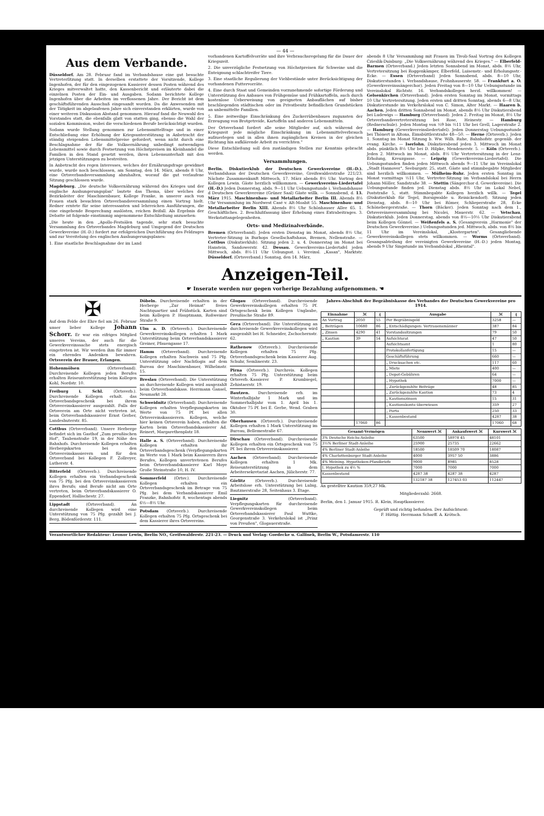— 44 —
Aus dem Verbande.
Düsseldorf. Am 28. Februar fand im Verbandshause eine gut besuchte Vertreterſitzung statt. In derselben erstattete der Vorsitzende, Kollege Ingenhofen, der für den eingezogenen Kassierer dessen Posten während des Krieges mitverwaltet hatte, den Kassenbericht und erläuterte dabei die einzelnen Posten der Ein- und Ausgaben. Sodann berichtete Kollege Ingenhofen über die Arbeiten im verflossenen Jahre. Der Bericht ist dem geschäftsführenden Ausschuß eingesandt worden. Da die Anwesenden mit der Tätigkeit im abgelaufenen Jahre sich einverstanden erklärten, wurde von einer weiteren Diskussion Abstand genommen. Hierauf fand die Neuwahl des Vorstandes statt, die ebenfalls glatt von statten ging, ebenso die Wahl der sozialen Kommission, wobei die verschiedenen Berufe berücksichtigt wurden.
Sodann wurde Stellung genommen zur Lebensmittelfrage und in einer Entschließung eine Erhöhung der Kriegsunterstützung in Anbetracht der ständig steigenden Lebensmittelpreise gefordert, wenn nicht durch eine Beschlagnahme der für die Volksernährung unbedingt notwendigen Lebensmittel sowie durch Festsetzung von Höchstpreisen im Kleinhandel die Familien in den Stand gesetzt werden, ihren Lebensunterhalt mit den jetzigen Unterstützungen zu bestreiten.
In Anbetracht des regen Interesses, welches der Ernährungsfrage gewidmet wurde, wurde noch beschlossen, am Sonntag, den 14. März, abends 8 Uhr, eine Ortsverbandsversammlung abzuhalten, worauf die gut verlaufene Sitzung geschlossen wurde.
Magdeburg. „Die deutsche Volksernährung während des Krieges und der englische Aushungerungsplan" lautete das Thema, über welches der Bezirksleiter der Maschinenbauer, Kollege Franke, in unserer auch von Frauen stark besuchten Ortsverbandsversammlung einen Vortrag hielt. Redner erntete für seine interessanten und lehrreichen Ausführungen, die eine eingehende Besprechung auslösten, reichen Beifall. Als Ergebnis der Debatte ist folgende einstimmig angenommene Entschließung anzusehen:
„Die heute in den „Apollo-Festsälen tagende, sehr stark besuchte Versammlung des Ortsverbandes Magdeburg und Umgegend der Deutschen Gewerkvereine (H.-D.) fordert zur erfolgreichen Durchführung des Feldzuges und zur Vereitelung des englischen Aushungerungsplanes:
1. Eine staatliche Beschlagnahme der im Land
vorhandenen Kartoffelvorräte und ihre Verbrauchsregelung für die Dauer der Kriegszeit.
2. Die unverzügliche Festsetzung von Höchstpreisen für Schweine und die Enteignung schlachtreifer Tiere.
3. Eine staatliche Regulierung der Viehbestände unter Berücksichtigung der vorhandenen Futtervorräte.
4. Eine durch Staat und Gemeinden vorzunehmende sofortige Förderung und Unterstützung des Anbaues von Frühgemüse und Frühkartoffeln, auch durch kostenlose Ueberweisung von geeigneten Anbauflächen auf bisher brachliegenden städtischen oder im Privatbesitz befindlichen Grundstücken an unbemittelte Familien.
5. Eine zeitweilige Einschränkung des Zuckerrübenbaues zugunsten der Erzeugung von Brotgetreide, Kartoffeln und anderen Lebensmitteln.
Der Ortsverband fordert alle seine Mitglieder auf, sich während der Kriegszeit jede mögliche Einschränkung im Lebensmittelverbrauch aufzuerlegen und in allen ihnen zugänglichen Kreisen in der gleichen Richtung hin aufklärende Arbeit zu verrichten."
Diese Entschließung soll den zuständigen Stellen zur Kenntnis gebracht werden.
Versammlungen.
Berlin. Diskutierklub der Deutschen Gewerkvereine (H.-D.). Verbandshaus der Deutschen Gewerkvereine, Greifswalderstraße 221/23. Nächste Zusammenkunft Mittwoch, 17. März abends 8½ Uhr. Vortrag des Kollegen Lewin. Gäste herzlich willkommen. — Gewerkvereins-Liedertafel (H.-D.) Jeden Donnerstag, abds. 9—11 Uhr Uebungsstunde i. Verbandshause d Deutschen Gewerkvereine (Grüner Saal) Gäste willk. — Sonnabend, d. 13. März 1915. Maschinenbau- und Metallarbeiter Berlin III. Abends 8½ Uhr Versammlung im Nordwest Casé v. Alt-Moabit 55. Maschinenbau- und Metallarbeiter Berlin XIII. Abends 8½ Uhr Schönhauser Allee 65. 1. Geschäftliches. 2. Beschlußfassung über Erhebung eines Extrabeitrages. 3. Werkstattangelegenheiten.
Orts- und Medizinalverbände.
Bremen (Ortsverband). Jeden ersten Dienstag im Monat, abends 8½ Uhr, Vertreter-Sitzung in Burhops Gesellschaftshaus, Bremen, Nellenstraße. — Cottbus (Diskutierklub). Sitzung jeden 2. u. 4. Donnerstag im Monat bei Hanstein, Sandowerstr. 42. Dessau. Gewerkvereins-Liedertafel jeden Mittwoch, abds. 8½-11 Uhr Uebungsst. i. Vereinsl. „Kasan", Marktstr. Düsseldorf. (Ortsverband.) Sonntag, den 14. März,
abends 8 Uhr Versammlung mit Frauen im Tivoli-Saal Vortrag des Kollegen Czieslik-Duisburg: „Die Volksernährung während des Krieges." — Elberfeld-Barmen (Ortsverband.) Jeden letzten Sonnabend im Monat, abds. 8½ Uhr, Vertretersitzung bei Roggenkämper, Elberfeld, Luisenstr.- und Erholungsstr.-Ecke. — Essen (Ortsverband) Jeden Sonnabend, abds. 8—10 Uhr, Diskutierstunden i. Verbandshause, Frohnhauserstr. 58. — Frankfurt a. O. (Gewerkvereinssängerchor). Jeden Freitag von 8—10 Uhr Uebungsstunde im Vereinslokal Richtstr. 16. Verbandskollegen herzl. willkommen! — Gelsenkirchen (Ortsverband). Jeden ersten Sonntag im Monat, vormittags 10 Uhr Vertretersitzung. Jeden ersten und dritten Sonntag, abends 6—8 Uhr, Diskutierstunde im Verkehrslokal von C. Simon, Alter Markt. — Haaren b. Aachen. Jeden dritten Sonnabend im Monat, abends 8½ Uhr Diskutierabend bei Ludewigs — Hamburg (Ortsverband). Jeden 2. Freitag im Monat, 8½ Uhr Ortsverbandsvertretersitzung bei Rose, Heinestr. — Hamburg (Rednerschule). Jeden Montag von ½9 bis ½11 Uhr bei Grell, Lagerstraße 2. — Hamburg (Gewerkvereinsliedertafel). Jeden Donnerstag Uebungsstunde bei Thönert in Altona, Eimsbüttlerstraße 48—50. — Herne (Ortsverb.). Jeden 1. Sonntag im Monat Sitzung b. Ww. Wilh. Ruhe, Bahnhofstr. gegenüb. der evang. Kirche. — Iserlohn. Diskutierabend jeden 3. Mittwoch im Monat abds. pünktlich 8½ Uhr bei D. Hilpke, Mendenerstr. 5. — Köln (Ortsverb.). Jeden 2. Mittwoch im Monat, abds. 8½ Uhr Vertretersitzung in der Lenz-Erholung, Kreuzgasse. — Leipzig (Gewerkvereins-Liedertafel). Die Uebungsstunden finden jeden Mittwoch abends 9—11 Uhr im Vereinslokal „Stadt Hannover", Seeburgstr. 25, statt. Gäste und stimmbegabte Mitglieder sind herzlich willkommen. — Mülheim-Ruhr. Jeden ersten Sonntag im Monat vormittags ½11 Uhr, Vertreter-Sitzung im Verbandslokal bei Herrn Johann Möller, Sandstraße 38. — Stettin (Sängerchor d. Gewerkvereine). Die Uebungsstunde finden jed. Dienstag abds. 8½ Uhr im Lokal Nebel, Poststraße 5, statt. Stimmbegabte Kollegen herzlich willk. — Tegel (Diskutierklub für Tegel, Borsigwalde u. Reinickendorf). Sitzung jeden Dienstag, abds. 8—10 Uhr bei Römer, Schlieperstraße 28, Ecke Schönebergerstraße. — Thorn (Bäcker). Jeden Sonntag nach dem 1., Ortsvereinsversammlung bei Nicolei, Mauerstr. 62. — Vetschau, Diskutierklub. Jeden Donnerstag, abends von 8½—10½ Uhr Diskutierabend beim Kollegen Gönnel. — Weißenfels a. S. (Gesangverein „Harmonie" der Deutschen Gewerkvereine.) Uebungsstunden jed. Mittwoch, abds. von 8½ bis 11 Uhr im Vereinslokal, „Klostergarten". Gesangliebende Gewerkvereinskollegen stets willkommen. — Worms (Ortsverband). Gesangsabteilung der vereinigten Gewerkvereine (H.-D.) jeden Montag, abends 9 Uhr Singstunde im Verbandslokal „Rheintal".
Anzeigen-Teil.
☛ Inserate werden nur gegen vorherige Bezahlung aufgenommen. ☚
✠
Auf dem Felde der Ehre fiel am 26. Februar unser lieber Kollege Johann Schorr. Er war ein eifriges Mitglied unseres Vereins, der auch für die Gewerkvereinssache stets energisch eingetreten ist. Wir werden ihm für immer ein ehrendes Andenken bewahren. Ortsverein der Brauer, Erlangen.
Hohenmölsen (Ortsverband). Durchreisende Kollegen jeden Berufes erhalten Reiseunterstützung beim Kollegen Kohl, Nordstr. 10.
Freiburg i. Schl. (Ortsverb.). Durchreisende Kollegen erhalt. das Ortsverbandsgeschenk bei ihrem Ortsvereinskassierer ausgezahlt. Falls der Ortsverein am Orte nicht vertreten ist, beim Ortsverbandskassierer Ernst Gerber, Landeshuterstr. 85.
Cottbus (Ortsverband). Unsere Herberge befindet sich im Gasthof „Zum preußischen Hof", Taubenstraße 19, in der Nähe des Bahnhofs. Durchreisende Kollegen erhalten Herbergskarten bei den Ortsvereinskassierern und für den Ortsverband bei Kollegen F. Zollreyer, Lutherstr. 4.
Bitterfeld (Ortsverb.). Durchreisende Kollegen erhalten ein Verbandsgeschenk von 75 Pfg. bei den Ortsvereinskassierern ihres Berufs; sind Berufe nicht am Orte vertreten, beim Ortsverbandskassierer O. Eppendorf, Hallischestr. 27.
Lippstadt (Ortsverband). An durchreisende Kollegen wird eine Unterstützung von 75 Pfg. gezahlt bei J. Berg, Bödenförderstr. 111.
Döbeln. Durchreisende erhalten in der Herberge „Zur Heimat" freies Nachtquartier und Frühstück. Karten sind beim Kollegen P. Hauptmann, Roßweiner Straße 9.
Ulm a. D. (Ortsverb.). Durchreisende Gewerkvereinskollegen erhalten 1 Mark Unterstützung beim Ortsverbandskassierer Greiner, Pfauengasse 17.
Hamm (Ortsverband). Durchreisende Kollegen erhalten Nachweis und 75 Pfg. Unterstützung oder Nachtlogis auf dem Bureau der Maschinenbauer, Wilhelmstr. 15.
Breslau (Ortsverband). Die Unterstützung an durchreisende Kollegen wird ausgezahlt beim Ortsverbandskass. Herrmann Gansel, Neumarkt 28.
Schweidnitz (Ortsverband). Durchreisende Kollegen erhalten Verpflegungskarten im Werte von 75 Pf. bei allen Ortsvereinskassierern. Kollegen, welche hier keinen Ortsverein haben, erhalten die Karten beim Ortsverbandskassierer Ad. Reinert, Margarethenplatz 18.
Halle a. S. (Ortsverband). Durchreisende Kollegen erhalten ihr Ortsverbandsgeschenk (Verpflegungskarten im Werte von 1 Mark beim Kassierern ihres Berufes, Kollegen unvertretenen Berufes beim Ortsverbandskassierer Karl Moye Große Steinstraße 10, H. IV.
Sommerfeld (Ortsv.). Durchreisende Kollegen erhalten ein Ortsverbandsgeschenk im Betrage von 75 Pfg. bei dem Verbandskassierer Emil Franzke, Bahnhofstr. 8, wochentags abends 6½—8½ Uhr.
Potsdam (Ortsverb.). Durchreisende Kollegen erhalten 75 Pfg. Ortsgeschenk bei dem Kassierer ihres Ortsvereins.
Glogau (Ortsverband). Durchreisende Gewerkvereinskollegen erhalten 75 Pf. Ortsgeschenk beim Kollegen Unglaube, Preußische Straße 89.
Gera (Ortsverband). Die Unterstützung an durchreisende Gewerkvereinskollegen wird ausgezahlt bei H. Schneider, Zschochernstr. 62.
Rathenow (Ortsverb.). Durchreisende Kollegen erhalten 75 Pfg. Ortsverbandsgeschenk beim Kassierer Aug. Schuhr, Semlinerstr. 23.
Pirna (Ortsverb.). Durchreis. Kollegen erhalten 75 Pfg. Unterstützung beim Ortsverb.-Kassierer P. Krumbiegel, Zehistaerstr. 19.
Bautzen. Durchreisende erh. im Winterhalbjahr 1 Mark und im Sommerhalbjahr vom 1. April bis 1. Oktober 75 Pf. bei E. Gerbe, Wend. Graben 30.
Oberhausen (Ortsverb.). Durchreisende Kollegen erhalten 1 Mark Unterstützung im Bureau, Bellemestraße 67.
Dirschau (Ortsverband). Durchreisende Kollegen erhalten ein Ortsgeschenk von 75 Pf. bei ihrem Ortsvereinskassierer.
Aachen (Ortsverband). Durchreisende Kollegen erhalten 1 Mk. Reiseunterstützung in dem Arbeitersekretariat Aachen, Jülicherstr. 77.
Görlitz (Ortsverb.). Durchreisende Arbeitslose erh. Unterstützung bei Lubig, Bautznerstraße 28, Seitenhaus 3. Etage.
Liegnitz (Ortsverband). Verpflegungskarten für durchreisende Gewerkvereinskollegen beim Ortsverbandskassierer Paul Wuttke, Georgenstraße 3. Verkehrslokal ist „Prinz von Preußen", Glogauerstraße.
Jahres-Abschluß der Begräbniskasse des Verbandes der Deutschen Gewerkvereine pro 1914.
| Einnahme | ℳ | ₰ | Ausgabe | ℳ | ₰ |
| --- | --- | --- | --- | --- | --- |
| An Vortrag | 2050 | 55 | Per Begräbnisgeld | 3258 | — |
| „ Beiträgen | 10680 | 86 | „ Entschädigungen: Vertrauensmänner | 387 | 84 |
| „ Zinsen | 4290 | 41 | Vorstandssitzungen | 79 | 50 |
| „ Kaution | 39 | 54 | Aufsichtsrat | 47 | 50 |
| | | | Aufsichtsamt | 1 | 80 |
| | | | Protokollanfertigung | 15 | — |
| | | | Geschäftsführung | 660 | — |
| | | | „ Drucksachen etc. | 117 | 60 |
| | | | „ Miete | 400 | — |
| | | | „ Depot-Gebühren | 64 | — |
| | | | „ Hypothek | 7000 | — |
| | | | „ Zurückgezahlte Beiträge | 48 | 85 |
| | | | „ Zurückgezahlte Kaution | 73 | 4 |
| | | | „ Kautionszinsen | 15 | 31 |
| | | | „ Kautionskonto überwiesen | 359 | 27 |
| | | | „ Porto | 250 | 33 |
| | | | „ Kassenbestand | 4287 | 38 |
| | 17060 | 86 | | 17060 | 68 |
| Gesamt-Vermögen | Nennwert ℳ | Ankaufswert ℳ | Kurswert ℳ |
| --- | --- | --- | --- |
| 3% Deutsche Reichs-Anleihe | 63500 | 58978 45 | 48101 |
| 3½% Berliner Stadt-Anleihe | 25900 | 25735 | 22662 |
| 4% Berliner Stadt-Anleihe | 18500 | 18509 70 | 18087 |
| 4% Charlottenburger Stadt-Anleihe | 4000 | 3957 50 | 3886 |
| 4% Meining. Hypotheken-Pfandbriefe | 9000 | 8985 | 8528 |
| I. Hypothek zu 4½ % | 7000 | 7000 | 7000 |
| Kassenbestand | 4287 38 | 4287 38 | 4287 |
| | 132187 38 | 127453 03 | 112447 |
An gestellter Kaution 359,27 Mk.
Mitgliederzahl: 2668.
Berlin, den 1. Januar 1915. R. Klein, Hauptkassierer.
Geprüft und richtig befunden. Der Aufsichtsrat:
F. Hüttig. Herrmann Scharff. A. Krötsch.
Verantwortlicher Redakteur: Leonor Lewin, Berlin NO., Greifswalderstr. 221-23. — Druck und Verlag: Goedecke u. Gallinek, Berlin W., Potsdamerstr. 110